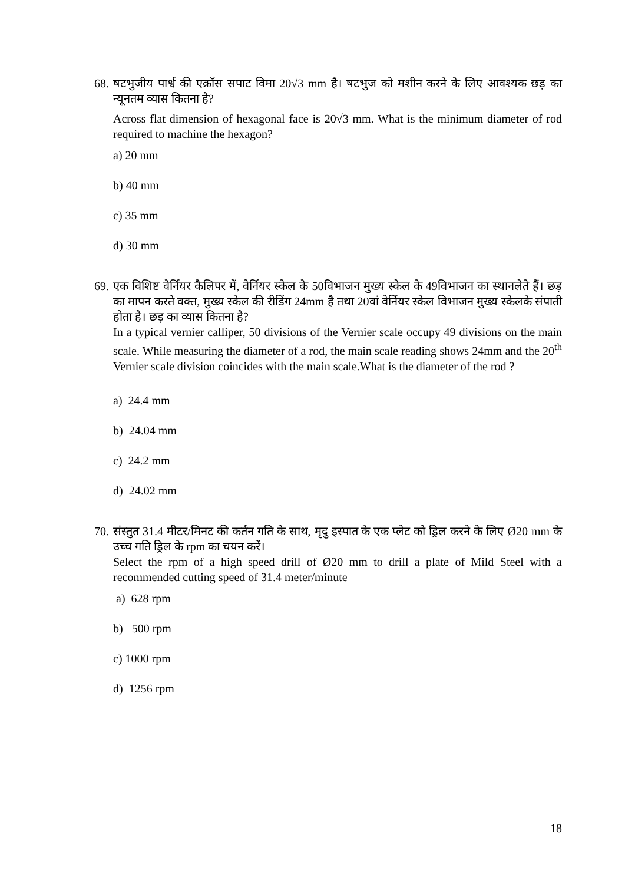68.
षटभुजीय पार्श्व की एक्रॉस सपाट विमा 20√3 mm है। षटभुज को मशीन करने के लिए आवश्यक छड़ का न्यूनतम व्यास कितना है?
Across flat dimension of hexagonal face is 20√3 mm. What is the minimum diameter of rod required to machine the hexagon?
a) 20 mm
b) 40 mm
c) 35 mm
d) 30 mm
69.
एक विशिष्ट वेर्नियर कैलिपर में, वेर्नियर स्केल के 50विभाजन मुख्य स्केल के 49विभाजन का स्थानलेते हैं। छड़ का मापन करते वक्त, मुख्य स्केल की रीडिंग 24mm है तथा 20वां वेर्नियर स्केल विभाजन मुख्य स्केलके संपाती होता है। छड़ का व्यास कितना है?
In a typical vernier calliper, 50 divisions of the Vernier scale occupy 49 divisions on the main scale. While measuring the diameter of a rod, the main scale reading shows 24mm and the 20<sup>th</sup> Vernier scale division coincides with the main scale.What is the diameter of the rod ?
a) 24.4 mm
b) 24.04 mm
c) 24.2 mm
d) 24.02 mm
70.
संस्तुत 31.4 मीटर/मिनट की कर्तन गति के साथ, मृदु इस्पात के एक प्लेट को ड्रिल करने के लिए Ø20 mm के उच्च गति ड्रिल के rpm का चयन करें।
Select the rpm of a high speed drill of Ø20 mm to drill a plate of Mild Steel with a recommended cutting speed of 31.4 meter/minute
a) 628 rpm
b) 500 rpm
c) 1000 rpm
d) 1256 rpm
18